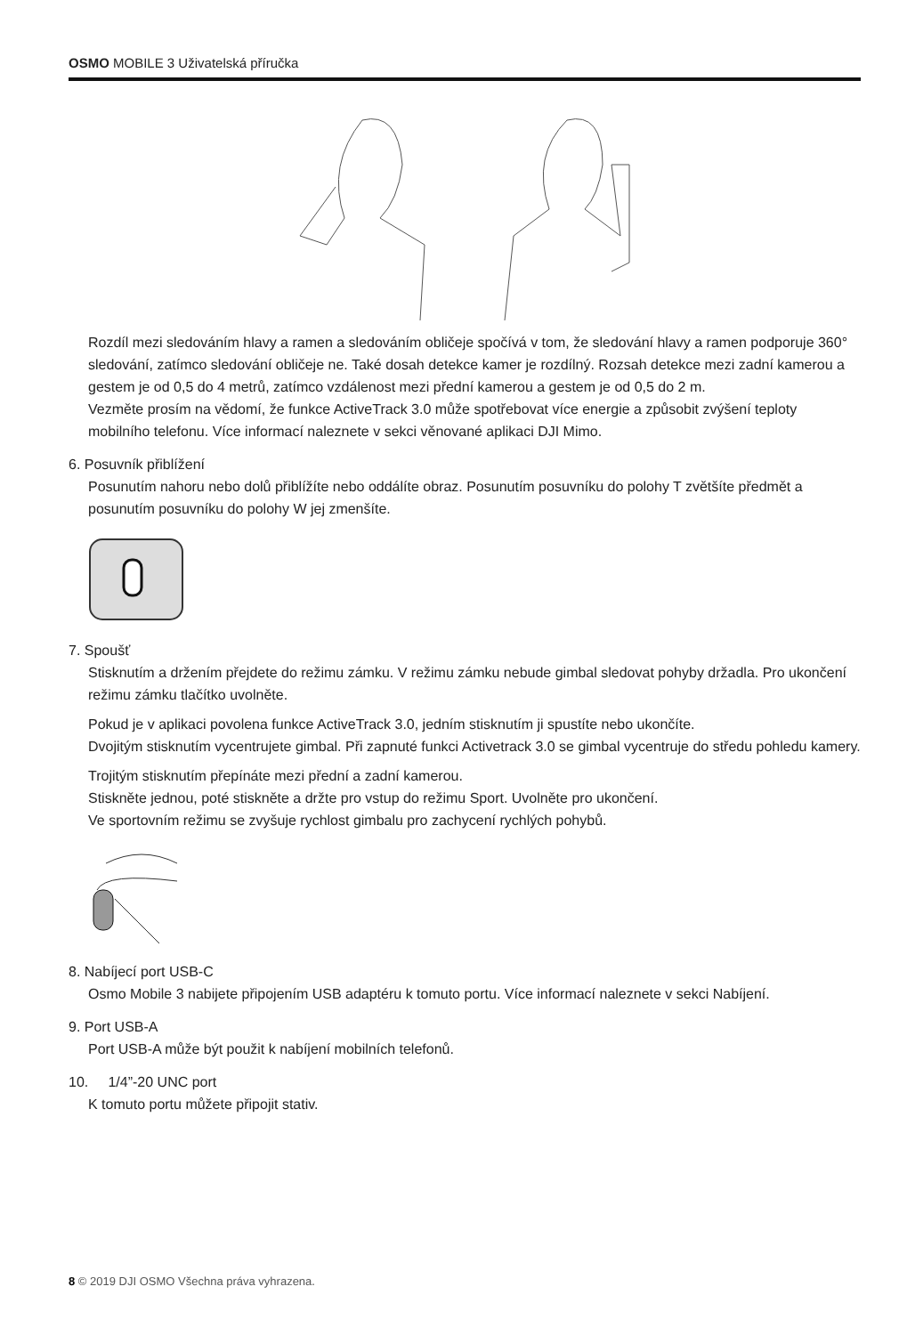OSMO MOBILE 3 Uživatelská příručka
Rozdíl mezi sledováním hlavy a ramen a sledováním obličeje spočívá v tom, že sledování hlavy a ramen podporuje 360° sledování, zatímco sledování obličeje ne. Také dosah detekce kamer je rozdílný. Rozsah detekce mezi zadní kamerou a gestem je od 0,5 do 4 metrů, zatímco vzdálenost mezi přední kamerou a gestem je od 0,5 do 2 m.
Vezměte prosím na vědomí, že funkce ActiveTrack 3.0 může spotřebovat více energie a způsobit zvýšení teploty mobilního telefonu. Více informací naleznete v sekci věnované aplikaci DJI Mimo.
6. Posuvník přiblížení
Posunutím nahoru nebo dolů přiblížíte nebo oddálíte obraz. Posunutím posuvníku do polohy T zvětšíte předmět a posunutím posuvníku do polohy W jej zmenšíte.
7. Spoušť
Stisknutím a držením přejdete do režimu zámku. V režimu zámku nebude gimbal sledovat pohyby držadla. Pro ukončení režimu zámku tlačítko uvolněte.
Pokud je v aplikaci povolena funkce ActiveTrack 3.0, jedním stisknutím ji spustíte nebo ukončíte.
Dvojitým stisknutím vycentrujete gimbal. Při zapnuté funkci Activetrack 3.0 se gimbal vycentruje do středu pohledu kamery.
Trojitým stisknutím přepínáte mezi přední a zadní kamerou.
Stiskněte jednou, poté stiskněte a držte pro vstup do režimu Sport. Uvolněte pro ukončení.
Ve sportovním režimu se zvyšuje rychlost gimbalu pro zachycení rychlých pohybů.
8. Nabíjecí port USB-C
Osmo Mobile 3 nabijete připojením USB adaptéru k tomuto portu. Více informací naleznete v sekci Nabíjení.
9. Port USB-A
Port USB-A může být použit k nabíjení mobilních telefonů.
10. 1/4”-20 UNC port
K tomuto portu můžete připojit stativ.
8 © 2019 DJI OSMO Všechna práva vyhrazena.